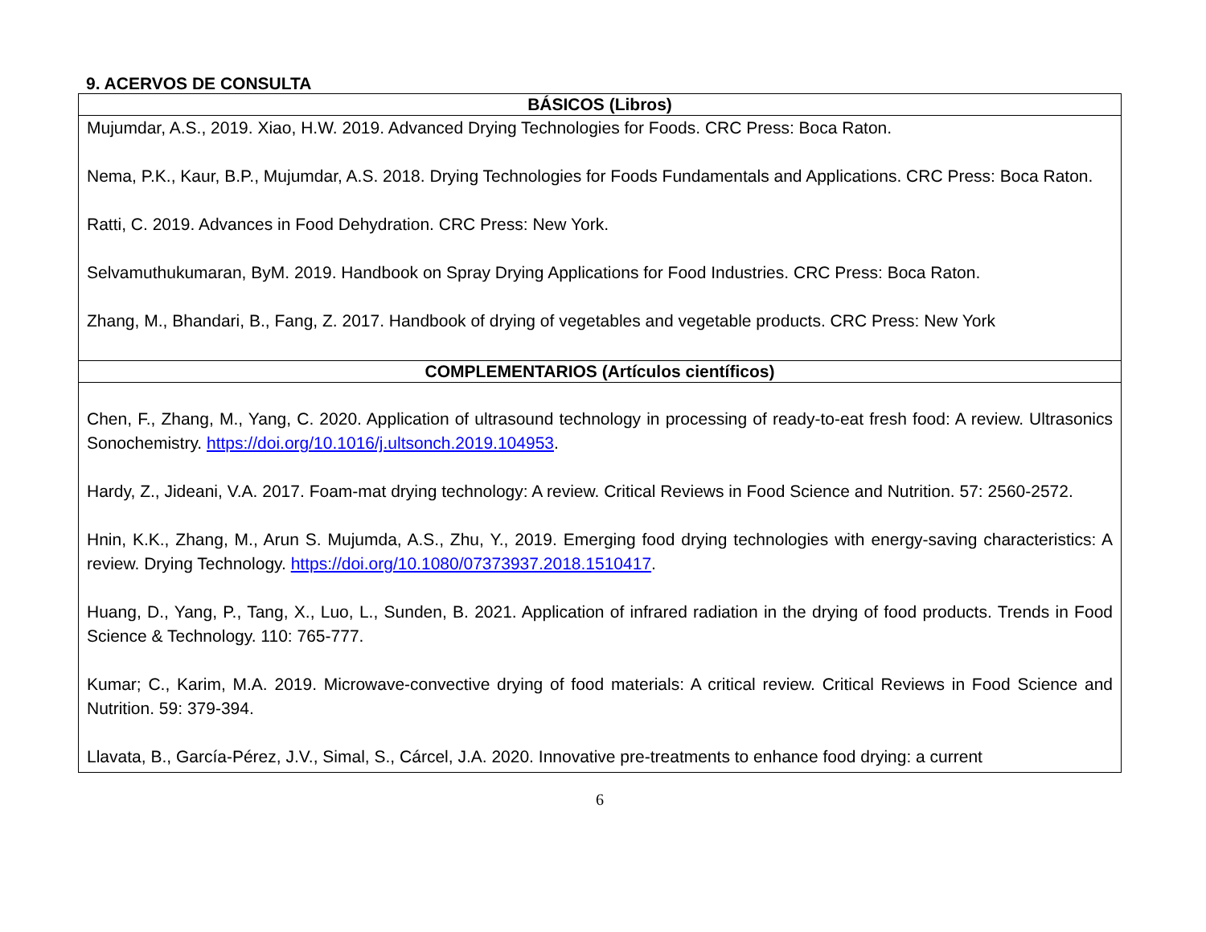9. ACERVOS DE CONSULTA
| BÁSICOS (Libros) |
| --- |
| Mujumdar, A.S., 2019. Xiao, H.W. 2019. Advanced Drying Technologies for Foods. CRC Press: Boca Raton. Nema, P.K., Kaur, B.P., Mujumdar, A.S. 2018. Drying Technologies for Foods Fundamentals and Applications. CRC Press: Boca Raton. Ratti, C. 2019. Advances in Food Dehydration. CRC Press: New York. Selvamuthukumaran, ByM. 2019. Handbook on Spray Drying Applications for Food Industries. CRC Press: Boca Raton. Zhang, M., Bhandari, B., Fang, Z. 2017. Handbook of drying of vegetables and vegetable products. CRC Press: New York |
| COMPLEMENTARIOS (Artículos científicos) |
| Chen, F., Zhang, M., Yang, C. 2020. Application of ultrasound technology in processing of ready-to-eat fresh food: A review. Ultrasonics Sonochemistry. https://doi.org/10.1016/j.ultsonch.2019.104953 . Hardy, Z., Jideani, V.A. 2017. Foam-mat drying technology: A review. Critical Reviews in Food Science and Nutrition. 57: 2560-2572. Hnin, K.K., Zhang, M., Arun S. Mujumda, A.S., Zhu, Y., 2019. Emerging food drying technologies with energy-saving characteristics: A review. Drying Technology. https://doi.org/10.1080/07373937.2018.1510417 . Huang, D., Yang, P., Tang, X., Luo, L., Sunden, B. 2021. Application of infrared radiation in the drying of food products. Trends in Food Science & Technology. 110: 765-777. Kumar; C., Karim, M.A. 2019. Microwave-convective drying of food materials: A critical review. Critical Reviews in Food Science and Nutrition. 59: 379-394. Llavata, B., García-Pérez, J.V., Simal, S., Cárcel, J.A. 2020. Innovative pre-treatments to enhance food drying: a current |
6